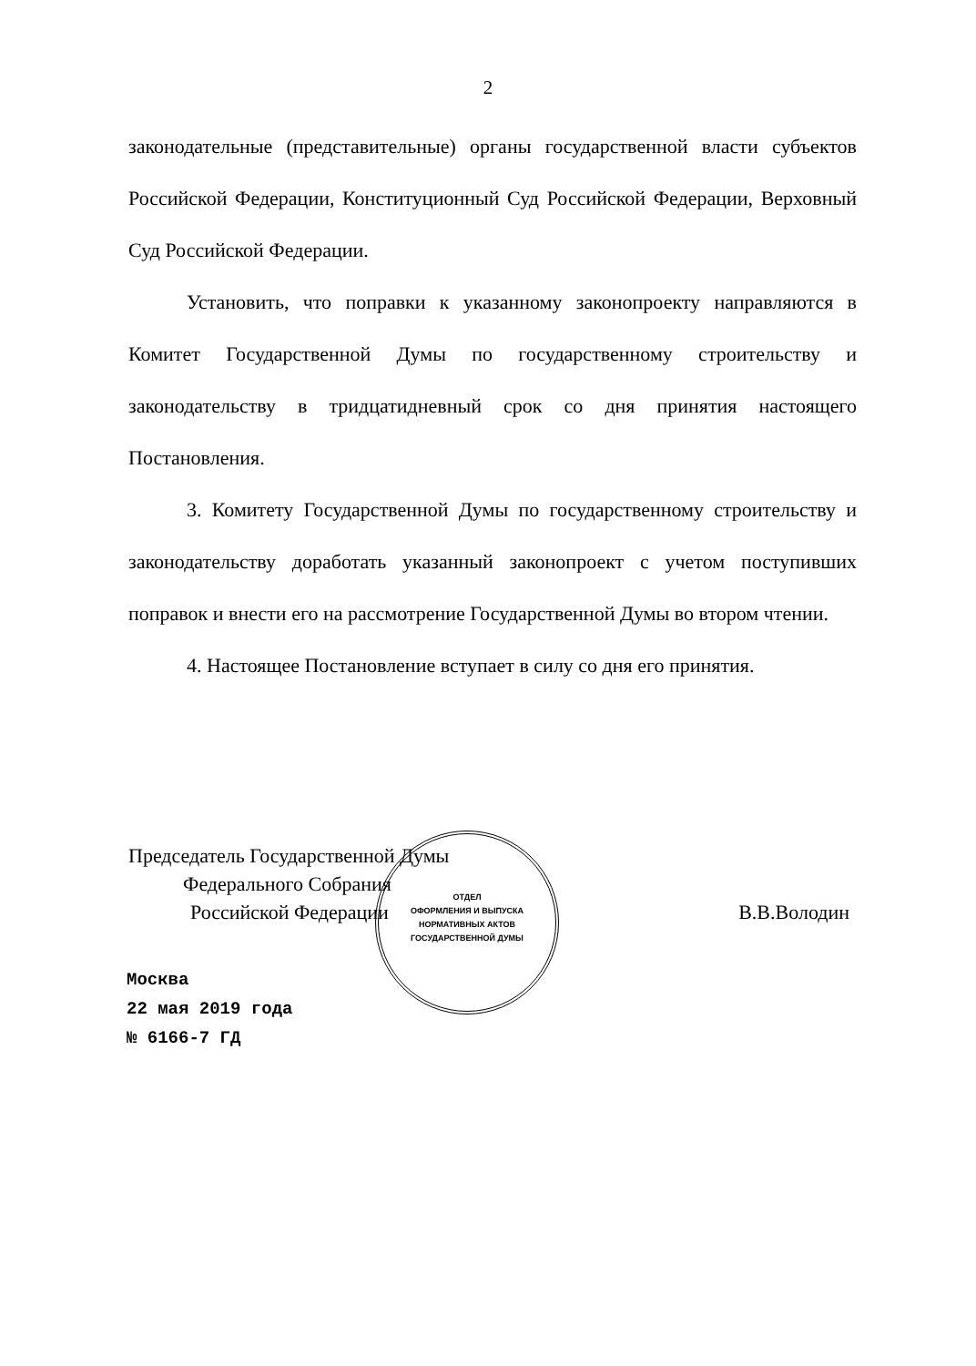2
законодательные (представительные) органы государственной власти субъектов Российской Федерации, Конституционный Суд Российской Федерации, Верховный Суд Российской Федерации.
Установить, что поправки к указанному законопроекту направляются в Комитет Государственной Думы по государственному строительству и законодательству в тридцатидневный срок со дня принятия настоящего Постановления.
3. Комитету Государственной Думы по государственному строительству и законодательству доработать указанный законопроект с учетом поступивших поправок и внести его на рассмотрение Государственной Думы во втором чтении.
4. Настоящее Постановление вступает в силу со дня его принятия.
Председатель Государственной Думы
Федерального Собрания
Российской Федерации
В.В.Володин
ОТДЕЛ
ОФОРМЛЕНИЯ И ВЫПУСКА
НОРМАТИВНЫХ АКТОВ
ГОСУДАРСТВЕННОЙ ДУМЫ
Москва
22 мая 2019 года
№ 6166-7 ГД